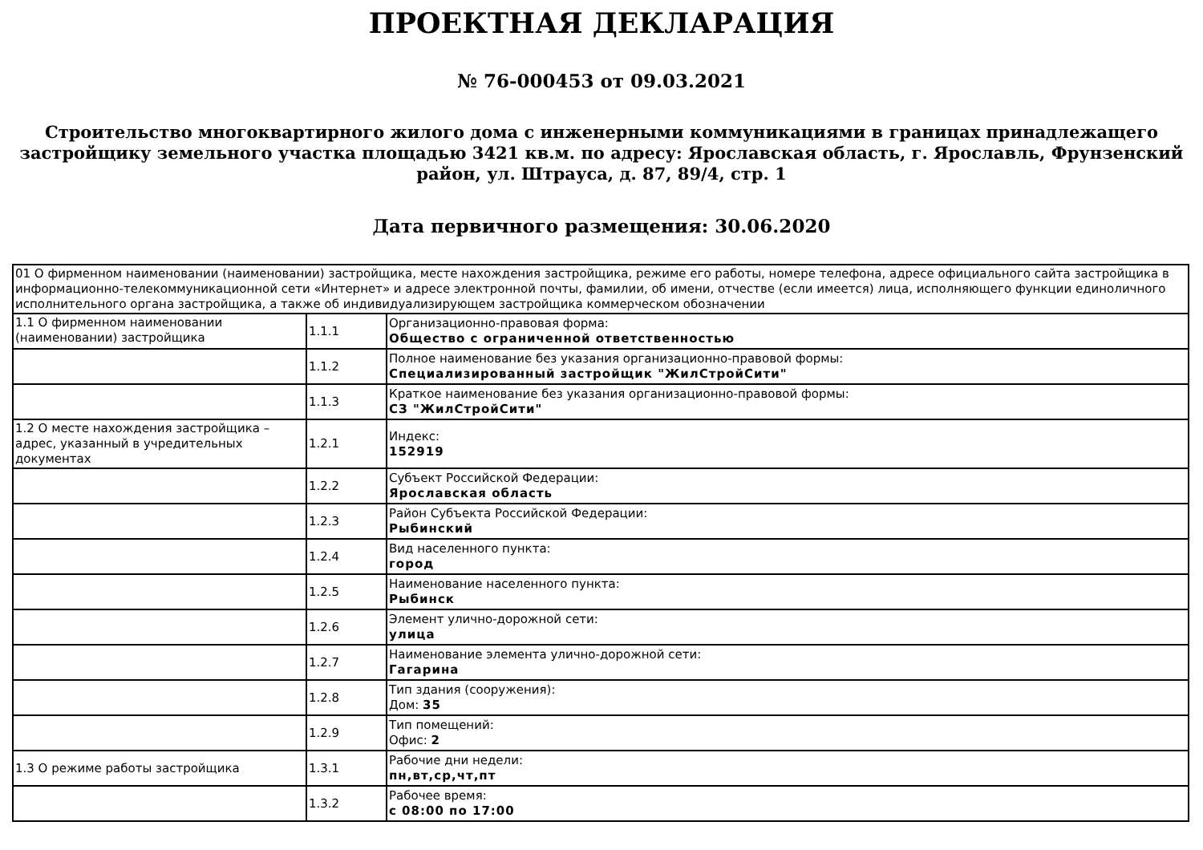ПРОЕКТНАЯ ДЕКЛАРАЦИЯ
№ 76-000453 от 09.03.2021
Строительство многоквартирного жилого дома с инженерными коммуникациями в границах принадлежащего застройщику земельного участка площадью 3421 кв.м. по адресу: Ярославская область, г. Ярославль, Фрунзенский район, ул. Штрауса, д. 87, 89/4, стр. 1
Дата первичного размещения: 30.06.2020
| 01 О фирменном наименовании (наименовании) застройщика, месте нахождения застройщика, режиме его работы, номере телефона, адресе официального сайта застройщика в информационно-телекоммуникационной сети «Интернет» и адресе электронной почты, фамилии, об имени, отчестве (если имеется) лица, исполняющего функции единоличного исполнительного органа застройщика, а также об индивидуализирующем застройщика коммерческом обозначении | | |
| 1.1 О фирменном наименовании (наименовании) застройщика | 1.1.1 | Организационно-правовая форма: Общество с ограниченной ответственностью |
| | 1.1.2 | Полное наименование без указания организационно-правовой формы: Специализированный застройщик "ЖилСтройСити" |
| | 1.1.3 | Краткое наименование без указания организационно-правовой формы: СЗ "ЖилСтройСити" |
| 1.2 О месте нахождения застройщика – адрес, указанный в учредительных документах | 1.2.1 | Индекс: 152919 |
| | 1.2.2 | Субъект Российской Федерации: Ярославская область |
| | 1.2.3 | Район Субъекта Российской Федерации: Рыбинский |
| | 1.2.4 | Вид населенного пункта: город |
| | 1.2.5 | Наименование населенного пункта: Рыбинск |
| | 1.2.6 | Элемент улично-дорожной сети: улица |
| | 1.2.7 | Наименование элемента улично-дорожной сети: Гагарина |
| | 1.2.8 | Тип здания (сооружения): Дом: 35 |
| | 1.2.9 | Тип помещений: Офис: 2 |
| 1.3 О режиме работы застройщика | 1.3.1 | Рабочие дни недели: пн,вт,ср,чт,пт |
| | 1.3.2 | Рабочее время: с 08:00 по 17:00 |